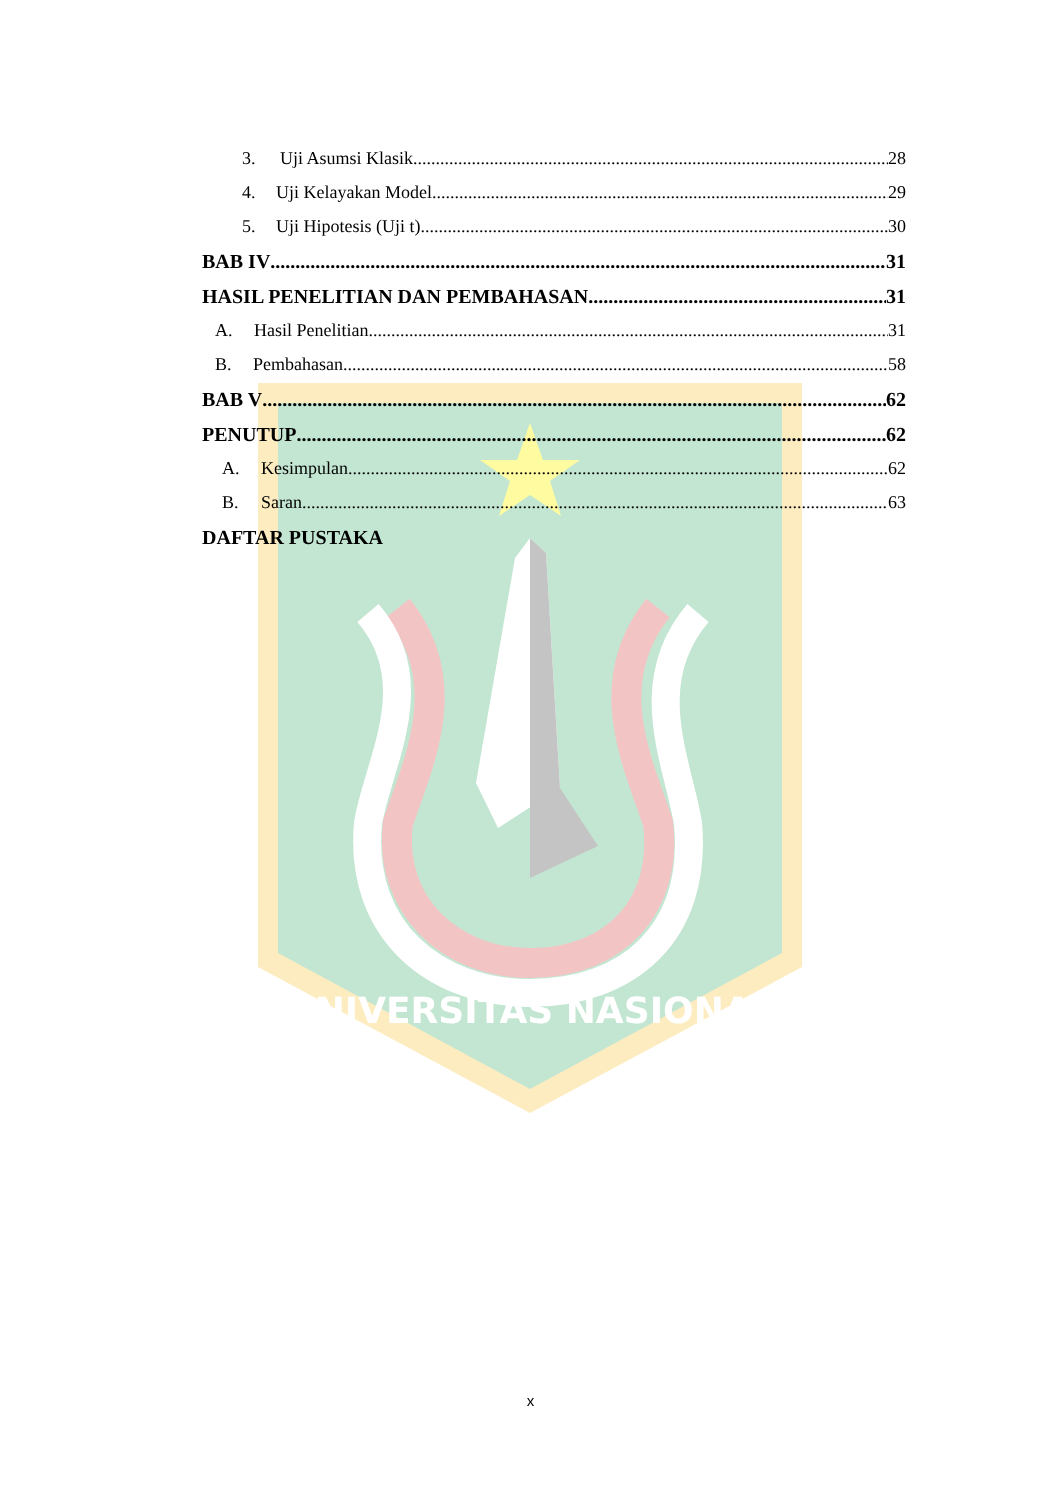UNIVERSITAS NASIONAL
3. Uji Asumsi Klasik 28
4. Uji Kelayakan Model 29
5. Uji Hipotesis (Uji t) 30
BAB IV 31
HASIL PENELITIAN DAN PEMBAHASAN 31
A. Hasil Penelitian 31
B. Pembahasan 58
BAB V 62
PENUTUP 62
A. Kesimpulan 62
B. Saran 63
DAFTAR PUSTAKA
x